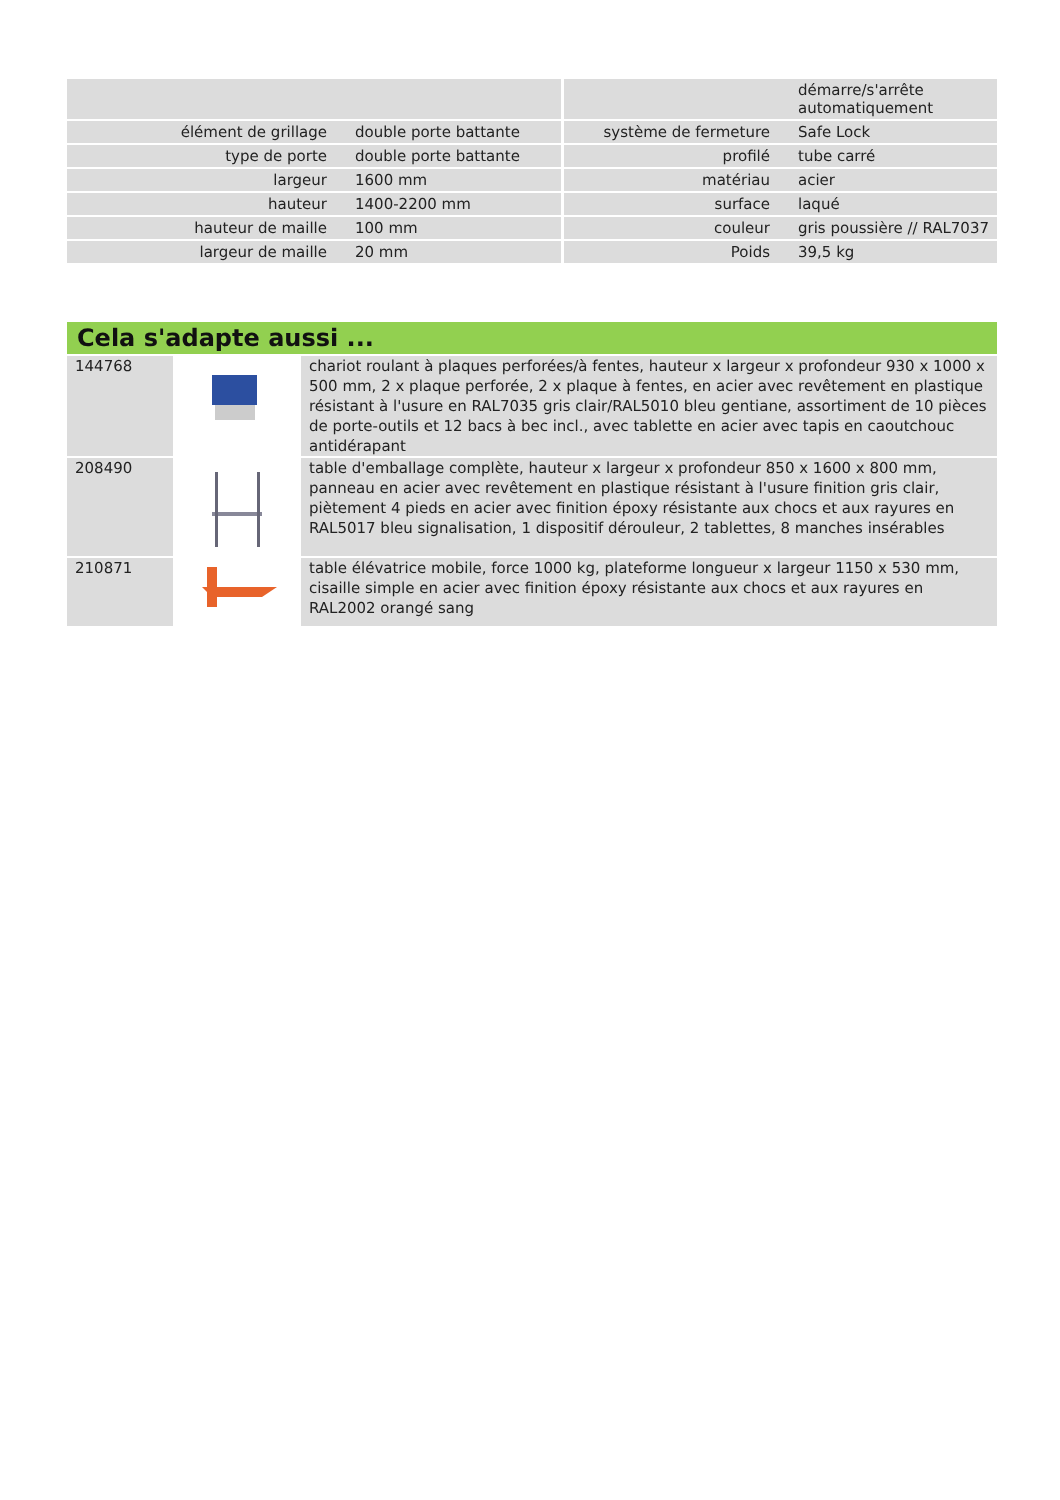| | | | démarre/s'arrête automatiquement |
| élément de grillage | double porte battante | système de fermeture | Safe Lock |
| type de porte | double porte battante | profilé | tube carré |
| largeur | 1600 mm | matériau | acier |
| hauteur | 1400-2200 mm | surface | laqué |
| hauteur de maille | 100 mm | couleur | gris poussière // RAL7037 |
| largeur de maille | 20 mm | Poids | 39,5 kg |
Cela s'adapte aussi ...
| 144768 | | chariot roulant à plaques perforées/à fentes, hauteur x largeur x profondeur 930 x 1000 x 500 mm, 2 x plaque perforée, 2 x plaque à fentes, en acier avec revêtement en plastique résistant à l'usure en RAL7035 gris clair/RAL5010 bleu gentiane, assortiment de 10 pièces de porte-outils et 12 bacs à bec incl., avec tablette en acier avec tapis en caoutchouc antidérapant |
| 208490 | | table d'emballage complète, hauteur x largeur x profondeur 850 x 1600 x 800 mm, panneau en acier avec revêtement en plastique résistant à l'usure finition gris clair, piètement 4 pieds en acier avec finition époxy résistante aux chocs et aux rayures en RAL5017 bleu signalisation, 1 dispositif dérouleur, 2 tablettes, 8 manches insérables |
| 210871 | | table élévatrice mobile, force 1000 kg, plateforme longueur x largeur 1150 x 530 mm, cisaille simple en acier avec finition époxy résistante aux chocs et aux rayures en RAL2002 orangé sang |